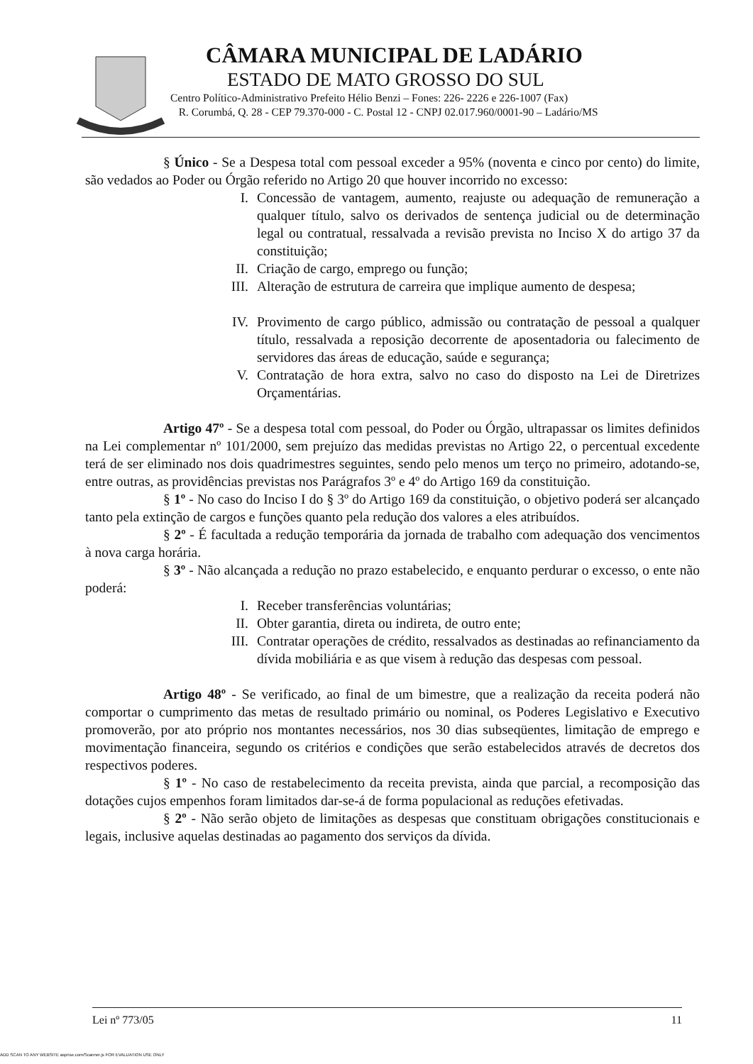CÂMARA MUNICIPAL DE LADÁRIO
ESTADO DE MATO GROSSO DO SUL
Centro Político-Administrativo Prefeito Hélio Benzi – Fones: 226- 2226 e 226-1007 (Fax)
R. Corumbá, Q. 28 - CEP 79.370-000 - C. Postal 12 - CNPJ 02.017.960/0001-90 – Ladário/MS
§ Único - Se a Despesa total com pessoal exceder a 95% (noventa e cinco por cento) do limite, são vedados ao Poder ou Órgão referido no Artigo 20 que houver incorrido no excesso:
I. Concessão de vantagem, aumento, reajuste ou adequação de remuneração a qualquer título, salvo os derivados de sentença judicial ou de determinação legal ou contratual, ressalvada a revisão prevista no Inciso X do artigo 37 da constituição;
II. Criação de cargo, emprego ou função;
III. Alteração de estrutura de carreira que implique aumento de despesa;
IV. Provimento de cargo público, admissão ou contratação de pessoal a qualquer título, ressalvada a reposição decorrente de aposentadoria ou falecimento de servidores das áreas de educação, saúde e segurança;
V. Contratação de hora extra, salvo no caso do disposto na Lei de Diretrizes Orçamentárias.
Artigo 47º - Se a despesa total com pessoal, do Poder ou Órgão, ultrapassar os limites definidos na Lei complementar nº 101/2000, sem prejuízo das medidas previstas no Artigo 22, o percentual excedente terá de ser eliminado nos dois quadrimestres seguintes, sendo pelo menos um terço no primeiro, adotando-se, entre outras, as providências previstas nos Parágrafos 3º e 4º do Artigo 169 da constituição.
§ 1º - No caso do Inciso I do § 3º do Artigo 169 da constituição, o objetivo poderá ser alcançado tanto pela extinção de cargos e funções quanto pela redução dos valores a eles atribuídos.
§ 2º - É facultada a redução temporária da jornada de trabalho com adequação dos vencimentos à nova carga horária.
§ 3º - Não alcançada a redução no prazo estabelecido, e enquanto perdurar o excesso, o ente não poderá:
I. Receber transferências voluntárias;
II. Obter garantia, direta ou indireta, de outro ente;
III. Contratar operações de crédito, ressalvados as destinadas ao refinanciamento da dívida mobiliária e as que visem à redução das despesas com pessoal.
Artigo 48º - Se verificado, ao final de um bimestre, que a realização da receita poderá não comportar o cumprimento das metas de resultado primário ou nominal, os Poderes Legislativo e Executivo promoverão, por ato próprio nos montantes necessários, nos 30 dias subseqüentes, limitação de emprego e movimentação financeira, segundo os critérios e condições que serão estabelecidos através de decretos dos respectivos poderes.
§ 1º - No caso de restabelecimento da receita prevista, ainda que parcial, a recomposição das dotações cujos empenhos foram limitados dar-se-á de forma populacional as reduções efetivadas.
§ 2º - Não serão objeto de limitações as despesas que constituam obrigações constitucionais e legais, inclusive aquelas destinadas ao pagamento dos serviços da dívida.
Lei nº 773/05 11
ADD SCAN TO ANY WEBSITE asprise.com/Scanner.js FOR EVALUATION USE ONLY